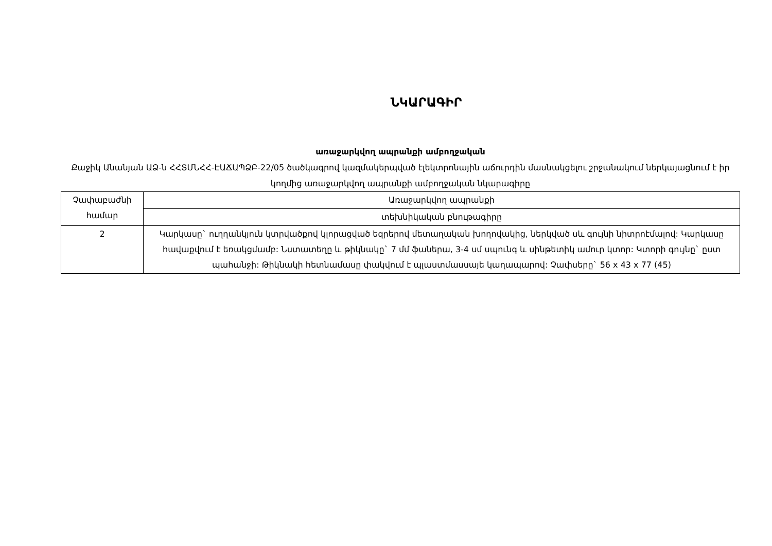ՆԿԱՐԱԳԻՐ
առաջարկվող ապրանքի ամբողջական
Քաջիկ Անանյան ԱՁ-ն ՀՀՏՄՆՀՀ-ԷԱՃԱՊՁԲ-22/05 ծածկագրով կազմակերպված էլեկտրոնային աճուրդին մասնակցելու շրջանակում ներկայացնում է իր կողմից առաջարկվող ապրանքի ամբողջական նկարագիրը
| Չափաբաժնի համար | Առաջարկվող ապրանքի |
| | տեխնիկական բնութագիրը |
| 2 | Կարկասը` ուղղանկյուն կտրվածքով կլորացված եզրերով մետաղական խողովակից, ներկված սև գույնի նիտրոէմալով: Կարկասը հավաքվում է եռակցմամբ: Նստատեղը և թիկնակը` 7 մմ ֆաներա, 3-4 սմ սպունգ և սինթետիկ ամուր կտոր: Կտորի գույնը` ըստ պահանջի: Թիկնակի հետնամասը փակվում է պլաստմասսայե կաղապարով: Չափսերը` 56 x 43 x 77 (45) |